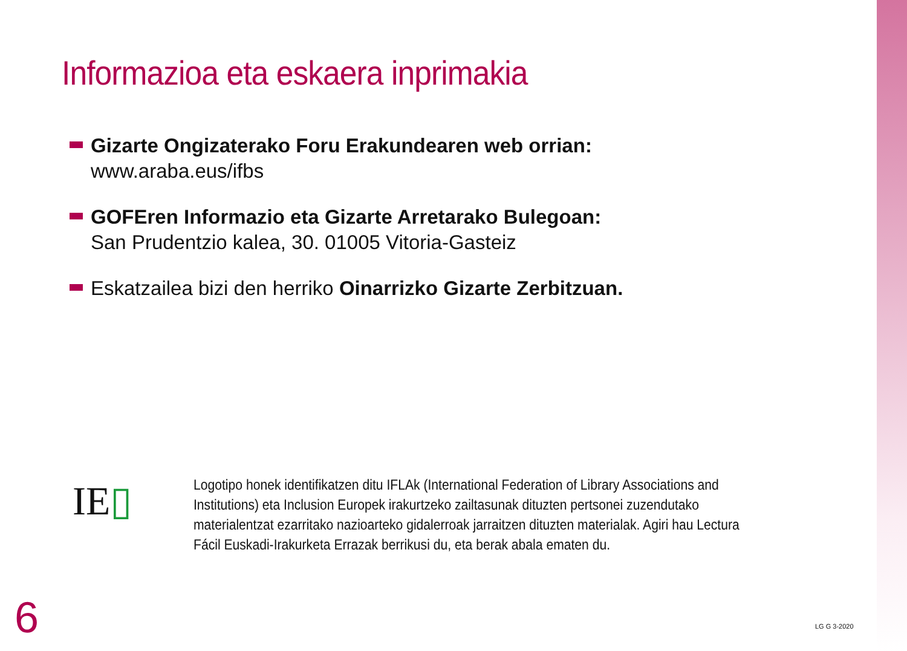Informazioa eta eskaera inprimakia
Gizarte Ongizaterako Foru Erakundearen web orrian:
www.araba.eus/ifbs
GOFEren Informazio eta Gizarte Arretarako Bulegoan:
San Prudentzio kalea, 30. 01005 Vitoria-Gasteiz
Eskatzailea bizi den herriko Oinarrizko Gizarte Zerbitzuan.
IE▯
Logotipo honek identifikatzen ditu IFLAk (International Federation of Library Associations and Institutions) eta Inclusion Europek irakurtzeko zailtasunak dituzten pertsonei zuzendutako materialentzat ezarritako nazioarteko gidalerroak jarraitzen dituzten materialak. Agiri hau Lectura Fácil Euskadi-Irakurketa Errazak berrikusi du, eta berak abala ematen du.
6 LG G 3-2020